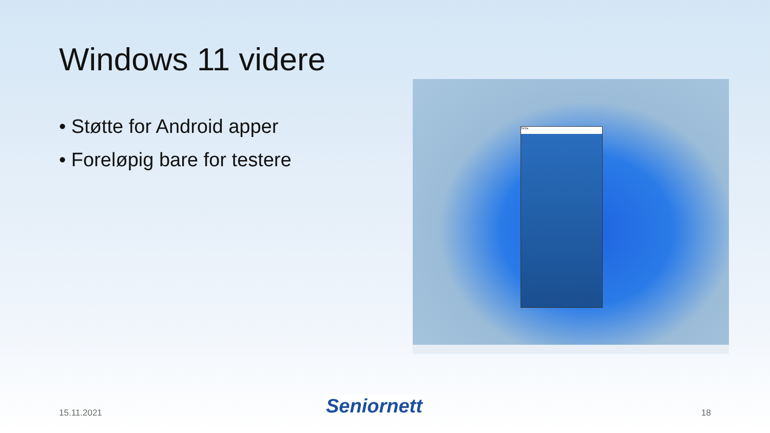Windows 11 videre
• Støtte for Android apper
• Foreløpig bare for testere
TikTok
15.11.2021 Seniornett 18